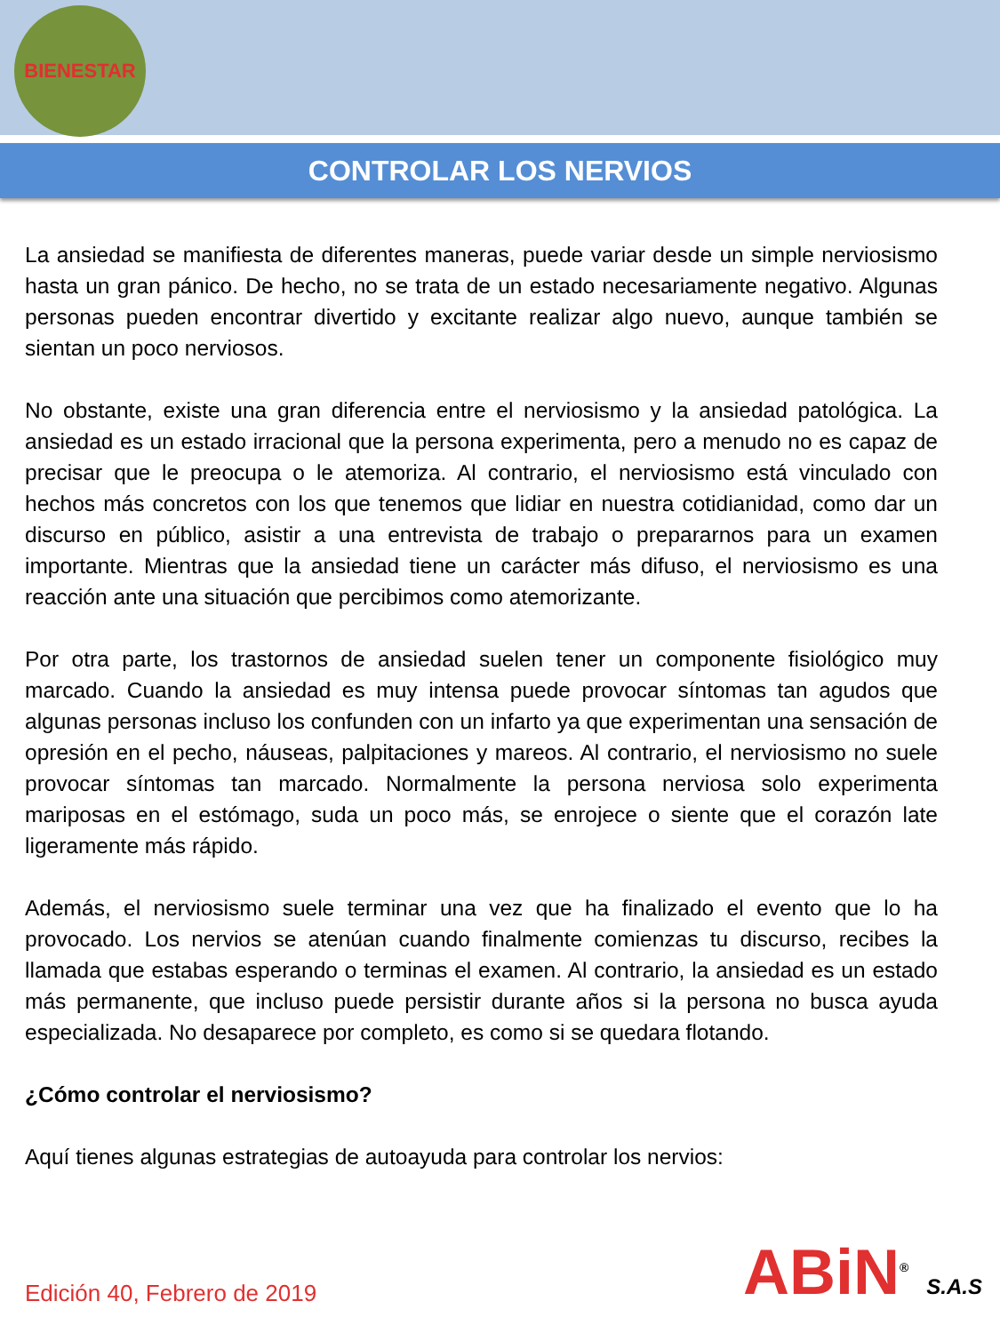BIENESTAR
CONTROLAR LOS NERVIOS
La ansiedad se manifiesta de diferentes maneras, puede variar desde un simple nerviosismo hasta un gran pánico. De hecho, no se trata de un estado necesariamente negativo. Algunas personas pueden encontrar divertido y excitante realizar algo nuevo, aunque también se sientan un poco nerviosos.
No obstante, existe una gran diferencia entre el nerviosismo y la ansiedad patológica. La ansiedad es un estado irracional que la persona experimenta, pero a menudo no es capaz de precisar que le preocupa o le atemoriza. Al contrario, el nerviosismo está vinculado con hechos más concretos con los que tenemos que lidiar en nuestra cotidianidad, como dar un discurso en público, asistir a una entrevista de trabajo o prepararnos para un examen importante. Mientras que la ansiedad tiene un carácter más difuso, el nerviosismo es una reacción ante una situación que percibimos como atemorizante.
Por otra parte, los trastornos de ansiedad suelen tener un componente fisiológico muy marcado. Cuando la ansiedad es muy intensa puede provocar síntomas tan agudos que algunas personas incluso los confunden con un infarto ya que experimentan una sensación de opresión en el pecho, náuseas, palpitaciones y mareos. Al contrario, el nerviosismo no suele provocar síntomas tan marcado. Normalmente la persona nerviosa solo experimenta mariposas en el estómago, suda un poco más, se enrojece o siente que el corazón late ligeramente más rápido.
Además, el nerviosismo suele terminar una vez que ha finalizado el evento que lo ha provocado. Los nervios se atenúan cuando finalmente comienzas tu discurso, recibes la llamada que estabas esperando o terminas el examen. Al contrario, la ansiedad es un estado más permanente, que incluso puede persistir durante años si la persona no busca ayuda especializada. No desaparece por completo, es como si se quedara flotando.
¿Cómo controlar el nerviosismo?
Aquí tienes algunas estrategias de autoayuda para controlar los nervios:
Edición 40, Febrero de 2019 ABiN<sup>®</sup> S.A.S